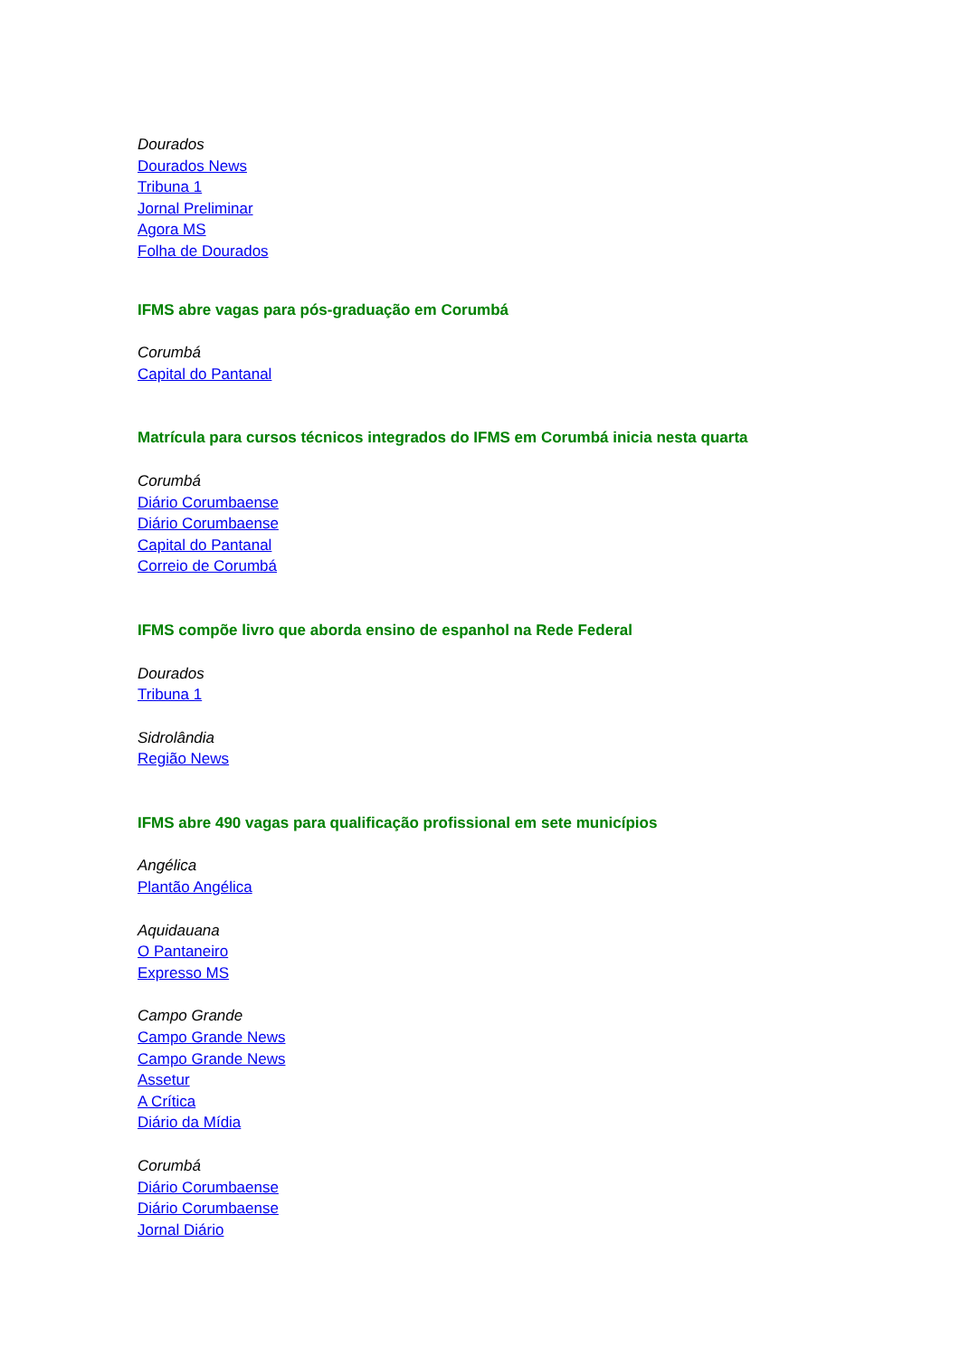Dourados
Dourados News
Tribuna 1
Jornal Preliminar
Agora MS
Folha de Dourados
IFMS abre vagas para pós-graduação em Corumbá
Corumbá
Capital do Pantanal
Matrícula para cursos técnicos integrados do IFMS em Corumbá inicia nesta quarta
Corumbá
Diário Corumbaense
Diário Corumbaense
Capital do Pantanal
Correio de Corumbá
IFMS compõe livro que aborda ensino de espanhol na Rede Federal
Dourados
Tribuna 1
Sidrolândia
Região News
IFMS abre 490 vagas para qualificação profissional em sete municípios
Angélica
Plantão Angélica
Aquidauana
O Pantaneiro
Expresso MS
Campo Grande
Campo Grande News
Campo Grande News
Assetur
A Crítica
Diário da Mídia
Corumbá
Diário Corumbaense
Diário Corumbaense
Jornal Diário